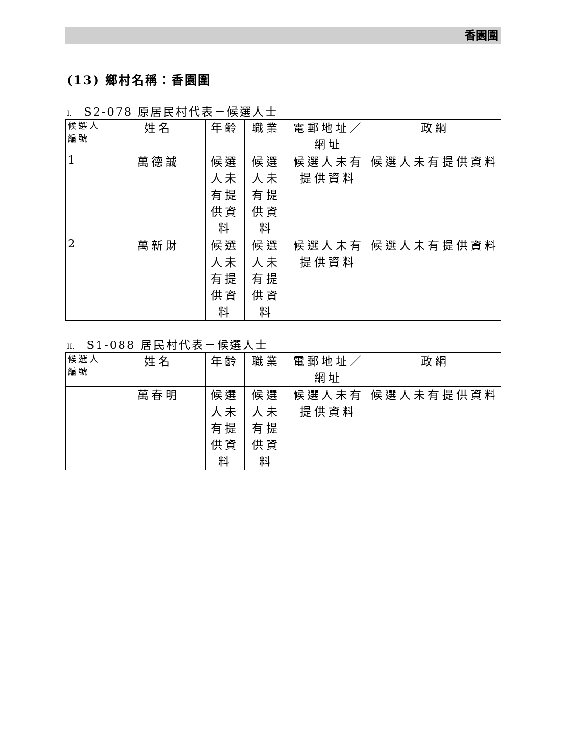香園圍
(13) 鄉村名稱：香園圍
I. S2-078 原居民村代表－候選人士
| 候選人編號 | 姓名 | 年齡 | 職業 | 電郵地址／網址 | 政綱 |
| --- | --- | --- | --- | --- | --- |
| 1 | 萬德誠 | 候選人未有提供資料 | 候選人未有提供資料 | 候選人未有提供資料 | 候選人未有提供資料 |
| 2 | 萬新財 | 候選人未有提供資料 | 候選人未有提供資料 | 候選人未有提供資料 | 候選人未有提供資料 |
II. S1-088 居民村代表－候選人士
| 候選人編號 | 姓名 | 年齡 | 職業 | 電郵地址／網址 | 政綱 |
| --- | --- | --- | --- | --- | --- |
| | 萬春明 | 候選人未有提供資料 | 候選人未有提供資料 | 候選人未有提供資料 | 候選人未有提供資料 |